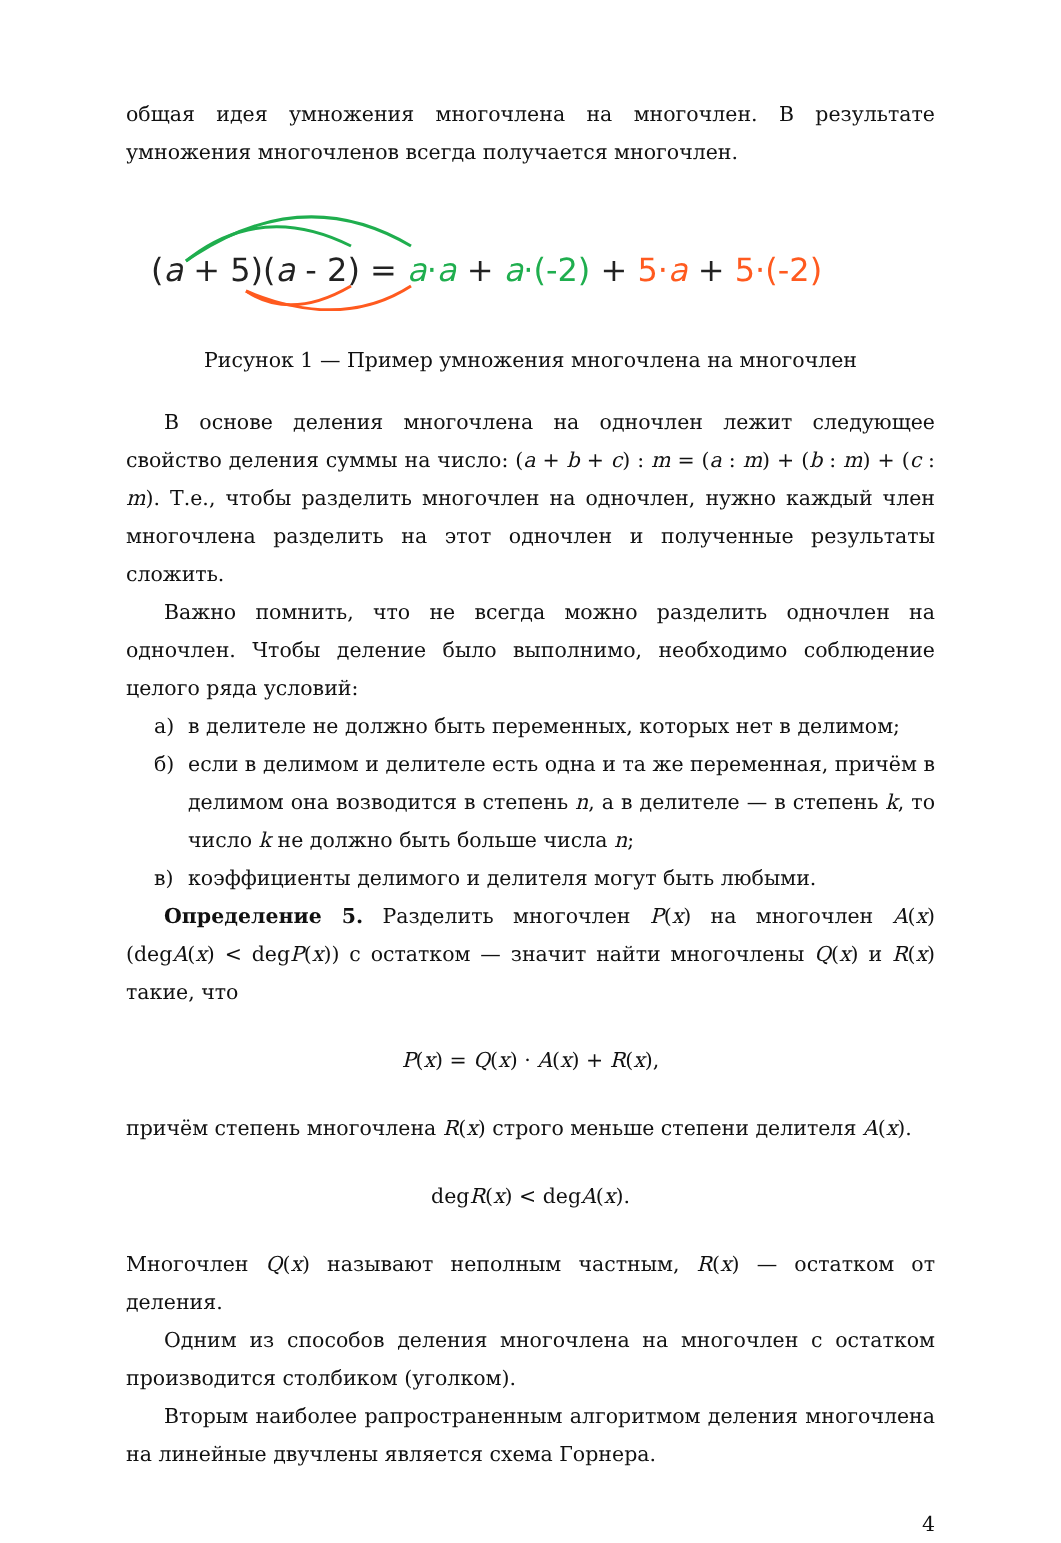общая идея умножения многочлена на многочлен. В результате умножения многочленов всегда получается многочлен.
(a + 5)(a - 2) = a·a + a·(-2) + 5·a + 5·(-2)
Рисунок 1 — Пример умножения многочлена на многочлен
В основе деления многочлена на одночлен лежит следующее свойство деления суммы на число: (a + b + c) : m = (a : m) + (b : m) + (c : m). Т.е., чтобы разделить многочлен на одночлен, нужно каждый член многочлена разделить на этот одночлен и полученные результаты сложить.
Важно помнить, что не всегда можно разделить одночлен на одночлен. Чтобы деление было выполнимо, необходимо соблюдение целого ряда условий:
а) в делителе не должно быть переменных, которых нет в делимом;
б) если в делимом и делителе есть одна и та же переменная, причём в делимом она возводится в степень n, а в делителе — в степень k, то число k не должно быть больше числа n;
в) коэффициенты делимого и делителя могут быть любыми.
Определение 5. Разделить многочлен P(x) на многочлен A(x) (degA(x) < degP(x)) с остатком — значит найти многочлены Q(x) и R(x) такие, что
P(x) = Q(x) · A(x) + R(x),
причём степень многочлена R(x) строго меньше степени делителя A(x).
degR(x) < degA(x).
Многочлен Q(x) называют неполным частным, R(x) — остатком от деления.
Одним из способов деления многочлена на многочлен с остатком производится столбиком (уголком).
Вторым наиболее рапространенным алгоритмом деления многочлена на линейные двучлены является схема Горнера.
4